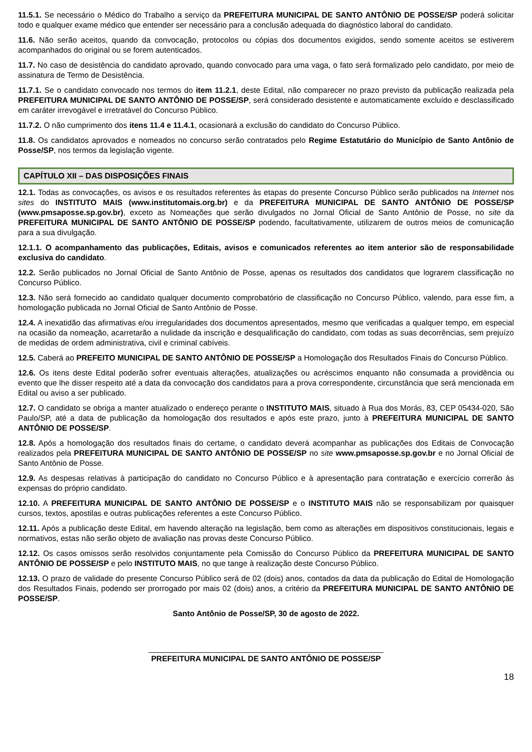11.5.1. Se necessário o Médico do Trabalho a serviço da PREFEITURA MUNICIPAL DE SANTO ANTÔNIO DE POSSE/SP poderá solicitar todo e qualquer exame médico que entender ser necessário para a conclusão adequada do diagnóstico laboral do candidato.
11.6. Não serão aceitos, quando da convocação, protocolos ou cópias dos documentos exigidos, sendo somente aceitos se estiverem acompanhados do original ou se forem autenticados.
11.7. No caso de desistência do candidato aprovado, quando convocado para uma vaga, o fato será formalizado pelo candidato, por meio de assinatura de Termo de Desistência.
11.7.1. Se o candidato convocado nos termos do item 11.2.1, deste Edital, não comparecer no prazo previsto da publicação realizada pela PREFEITURA MUNICIPAL DE SANTO ANTÔNIO DE POSSE/SP, será considerado desistente e automaticamente excluído e desclassificado em caráter irrevogável e irretratável do Concurso Público.
11.7.2. O não cumprimento dos itens 11.4 e 11.4.1, ocasionará a exclusão do candidato do Concurso Público.
11.8. Os candidatos aprovados e nomeados no concurso serão contratados pelo Regime Estatutário do Município de Santo Antônio de Posse/SP, nos termos da legislação vigente.
CAPÍTULO XII – DAS DISPOSIÇÕES FINAIS
12.1. Todas as convocações, os avisos e os resultados referentes às etapas do presente Concurso Público serão publicados na Internet nos sites do INSTITUTO MAIS (www.institutomais.org.br) e da PREFEITURA MUNICIPAL DE SANTO ANTÔNIO DE POSSE/SP (www.pmsaposse.sp.gov.br), exceto as Nomeações que serão divulgados no Jornal Oficial de Santo Antônio de Posse, no site da PREFEITURA MUNICIPAL DE SANTO ANTÔNIO DE POSSE/SP podendo, facultativamente, utilizarem de outros meios de comunicação para a sua divulgação.
12.1.1. O acompanhamento das publicações, Editais, avisos e comunicados referentes ao item anterior são de responsabilidade exclusiva do candidato.
12.2. Serão publicados no Jornal Oficial de Santo Antônio de Posse, apenas os resultados dos candidatos que lograrem classificação no Concurso Público.
12.3. Não será fornecido ao candidato qualquer documento comprobatório de classificação no Concurso Público, valendo, para esse fim, a homologação publicada no Jornal Oficial de Santo Antônio de Posse.
12.4. A inexatidão das afirmativas e/ou irregularidades dos documentos apresentados, mesmo que verificadas a qualquer tempo, em especial na ocasião da nomeação, acarretarão a nulidade da inscrição e desqualificação do candidato, com todas as suas decorrências, sem prejuízo de medidas de ordem administrativa, civil e criminal cabíveis.
12.5. Caberá ao PREFEITO MUNICIPAL DE SANTO ANTÔNIO DE POSSE/SP a Homologação dos Resultados Finais do Concurso Público.
12.6. Os itens deste Edital poderão sofrer eventuais alterações, atualizações ou acréscimos enquanto não consumada a providência ou evento que lhe disser respeito até a data da convocação dos candidatos para a prova correspondente, circunstância que será mencionada em Edital ou aviso a ser publicado.
12.7. O candidato se obriga a manter atualizado o endereço perante o INSTITUTO MAIS, situado à Rua dos Morás, 83, CEP 05434-020, São Paulo/SP, até a data de publicação da homologação dos resultados e após este prazo, junto à PREFEITURA MUNICIPAL DE SANTO ANTÔNIO DE POSSE/SP.
12.8. Após a homologação dos resultados finais do certame, o candidato deverá acompanhar as publicações dos Editais de Convocação realizados pela PREFEITURA MUNICIPAL DE SANTO ANTÔNIO DE POSSE/SP no site www.pmsaposse.sp.gov.br e no Jornal Oficial de Santo Antônio de Posse.
12.9. As despesas relativas à participação do candidato no Concurso Público e à apresentação para contratação e exercício correrão às expensas do próprio candidato.
12.10. A PREFEITURA MUNICIPAL DE SANTO ANTÔNIO DE POSSE/SP e o INSTITUTO MAIS não se responsabilizam por quaisquer cursos, textos, apostilas e outras publicações referentes a este Concurso Público.
12.11. Após a publicação deste Edital, em havendo alteração na legislação, bem como as alterações em dispositivos constitucionais, legais e normativos, estas não serão objeto de avaliação nas provas deste Concurso Público.
12.12. Os casos omissos serão resolvidos conjuntamente pela Comissão do Concurso Público da PREFEITURA MUNICIPAL DE SANTO ANTÔNIO DE POSSE/SP e pelo INSTITUTO MAIS, no que tange à realização deste Concurso Público.
12.13. O prazo de validade do presente Concurso Público será de 02 (dois) anos, contados da data da publicação do Edital de Homologação dos Resultados Finais, podendo ser prorrogado por mais 02 (dois) anos, a critério da PREFEITURA MUNICIPAL DE SANTO ANTÔNIO DE POSSE/SP.
Santo Antônio de Posse/SP, 30 de agosto de 2022.
______________________________________________________
PREFEITURA MUNICIPAL DE SANTO ANTÔNIO DE POSSE/SP
18